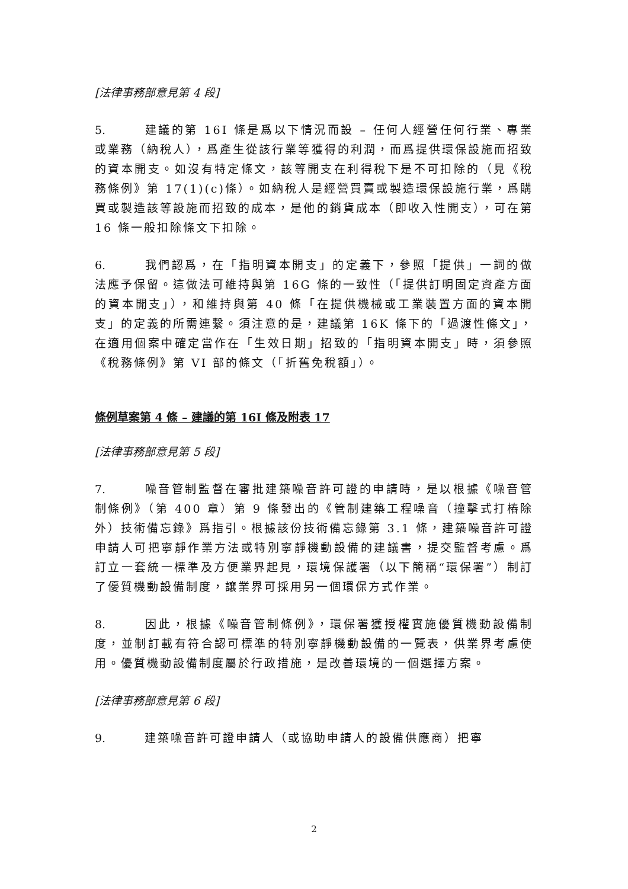[法律事務部意見第 4 段]
5. 建議的第 16I 條是爲以下情況而設 – 任何人經營任何行業、專業或業務（納稅人），爲產生從該行業等獲得的利潤，而爲提供環保設施而招致的資本開支。如沒有特定條文，該等開支在利得稅下是不可扣除的（見《稅務條例》第 17(1)(c)條）。如納稅人是經營買賣或製造環保設施行業，爲購買或製造該等設施而招致的成本，是他的銷貨成本（即收入性開支），可在第 16 條一般扣除條文下扣除。
6. 我們認爲，在「指明資本開支」的定義下，參照「提供」一詞的做法應予保留。這做法可維持與第 16G 條的一致性（「提供訂明固定資產方面的資本開支」），和維持與第 40 條「在提供機械或工業裝置方面的資本開支」的定義的所需連繫。須注意的是，建議第 16K 條下的「過渡性條文」，在適用個案中確定當作在「生效日期」招致的「指明資本開支」時，須參照《稅務條例》第 VI 部的條文（「折舊免稅額」）。
條例草案第 4 條 – 建議的第 16I 條及附表 17
[法律事務部意見第 5 段]
7. 噪音管制監督在審批建築噪音許可證的申請時，是以根據《噪音管制條例》（第 400 章）第 9 條發出的《管制建築工程噪音（撞擊式打樁除外）技術備忘錄》爲指引。根據該份技術備忘錄第 3.1 條，建築噪音許可證申請人可把寧靜作業方法或特別寧靜機動設備的建議書，提交監督考慮。爲訂立一套統一標準及方便業界起見，環境保護署（以下簡稱“環保署”）制訂了優質機動設備制度，讓業界可採用另一個環保方式作業。
8. 因此，根據《噪音管制條例》，環保署獲授權實施優質機動設備制度，並制訂載有符合認可標準的特別寧靜機動設備的一覽表，供業界考慮使用。優質機動設備制度屬於行政措施，是改善環境的一個選擇方案。
[法律事務部意見第 6 段]
9. 建築噪音許可證申請人（或協助申請人的設備供應商）把寧
2